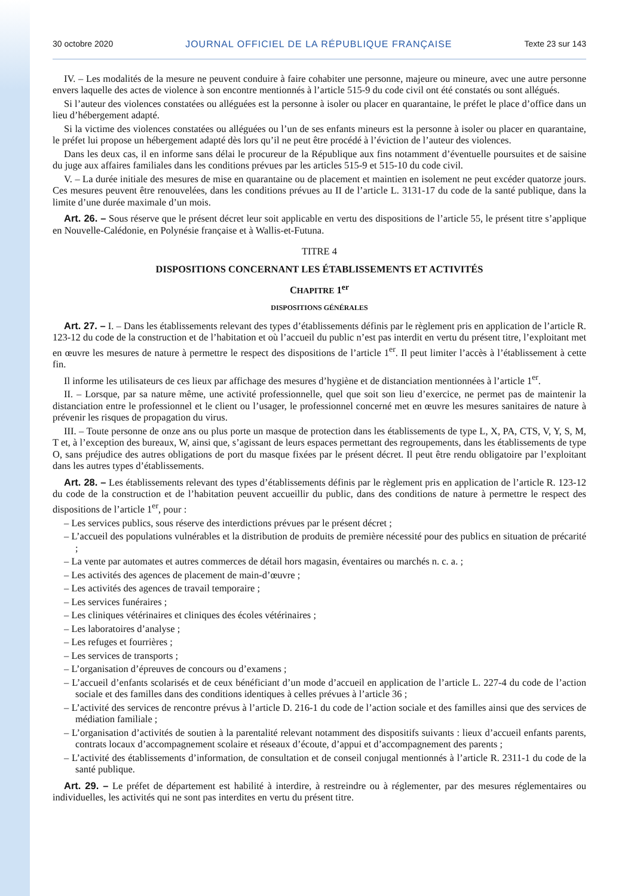30 octobre 2020 JOURNAL OFFICIEL DE LA RÉPUBLIQUE FRANÇAISE Texte 23 sur 143
IV. – Les modalités de la mesure ne peuvent conduire à faire cohabiter une personne, majeure ou mineure, avec une autre personne envers laquelle des actes de violence à son encontre mentionnés à l’article 515-9 du code civil ont été constatés ou sont allégués.
Si l’auteur des violences constatées ou alléguées est la personne à isoler ou placer en quarantaine, le préfet le place d’office dans un lieu d’hébergement adapté.
Si la victime des violences constatées ou alléguées ou l’un de ses enfants mineurs est la personne à isoler ou placer en quarantaine, le préfet lui propose un hébergement adapté dès lors qu’il ne peut être procédé à l’éviction de l’auteur des violences.
Dans les deux cas, il en informe sans délai le procureur de la République aux fins notamment d’éventuelle poursuites et de saisine du juge aux affaires familiales dans les conditions prévues par les articles 515-9 et 515-10 du code civil.
V. – La durée initiale des mesures de mise en quarantaine ou de placement et maintien en isolement ne peut excéder quatorze jours. Ces mesures peuvent être renouvelées, dans les conditions prévues au II de l’article L. 3131-17 du code de la santé publique, dans la limite d’une durée maximale d’un mois.
Art. 26. – Sous réserve que le présent décret leur soit applicable en vertu des dispositions de l’article 55, le présent titre s’applique en Nouvelle-Calédonie, en Polynésie française et à Wallis-et-Futuna.
TITRE 4
DISPOSITIONS CONCERNANT LES ÉTABLISSEMENTS ET ACTIVITÉS
CHAPITRE 1<sup>er</sup>
DISPOSITIONS GÉNÉRALES
Art. 27. – I. – Dans les établissements relevant des types d’établissements définis par le règlement pris en application de l’article R. 123-12 du code de la construction et de l’habitation et où l’accueil du public n’est pas interdit en vertu du présent titre, l’exploitant met en œuvre les mesures de nature à permettre le respect des dispositions de l’article 1<sup>er</sup>. Il peut limiter l’accès à l’établissement à cette fin.
Il informe les utilisateurs de ces lieux par affichage des mesures d’hygiène et de distanciation mentionnées à l’article 1<sup>er</sup>.
II. – Lorsque, par sa nature même, une activité professionnelle, quel que soit son lieu d’exercice, ne permet pas de maintenir la distanciation entre le professionnel et le client ou l’usager, le professionnel concerné met en œuvre les mesures sanitaires de nature à prévenir les risques de propagation du virus.
III. – Toute personne de onze ans ou plus porte un masque de protection dans les établissements de type L, X, PA, CTS, V, Y, S, M, T et, à l’exception des bureaux, W, ainsi que, s’agissant de leurs espaces permettant des regroupements, dans les établissements de type O, sans préjudice des autres obligations de port du masque fixées par le présent décret. Il peut être rendu obligatoire par l’exploitant dans les autres types d’établissements.
Art. 28. – Les établissements relevant des types d’établissements définis par le règlement pris en application de l’article R. 123-12 du code de la construction et de l’habitation peuvent accueillir du public, dans des conditions de nature à permettre le respect des dispositions de l’article 1<sup>er</sup>, pour :
– Les services publics, sous réserve des interdictions prévues par le présent décret ;
– L’accueil des populations vulnérables et la distribution de produits de première nécessité pour des publics en situation de précarité ;
– La vente par automates et autres commerces de détail hors magasin, éventaires ou marchés n. c. a. ;
– Les activités des agences de placement de main-d’œuvre ;
– Les activités des agences de travail temporaire ;
– Les services funéraires ;
– Les cliniques vétérinaires et cliniques des écoles vétérinaires ;
– Les laboratoires d’analyse ;
– Les refuges et fourrières ;
– Les services de transports ;
– L’organisation d’épreuves de concours ou d’examens ;
– L’accueil d’enfants scolarisés et de ceux bénéficiant d’un mode d’accueil en application de l’article L. 227-4 du code de l’action sociale et des familles dans des conditions identiques à celles prévues à l’article 36 ;
– L’activité des services de rencontre prévus à l’article D. 216-1 du code de l’action sociale et des familles ainsi que des services de médiation familiale ;
– L’organisation d’activités de soutien à la parentalité relevant notamment des dispositifs suivants : lieux d’accueil enfants parents, contrats locaux d’accompagnement scolaire et réseaux d’écoute, d’appui et d’accompagnement des parents ;
– L’activité des établissements d’information, de consultation et de conseil conjugal mentionnés à l’article R. 2311-1 du code de la santé publique.
Art. 29. – Le préfet de département est habilité à interdire, à restreindre ou à réglementer, par des mesures réglementaires ou individuelles, les activités qui ne sont pas interdites en vertu du présent titre.